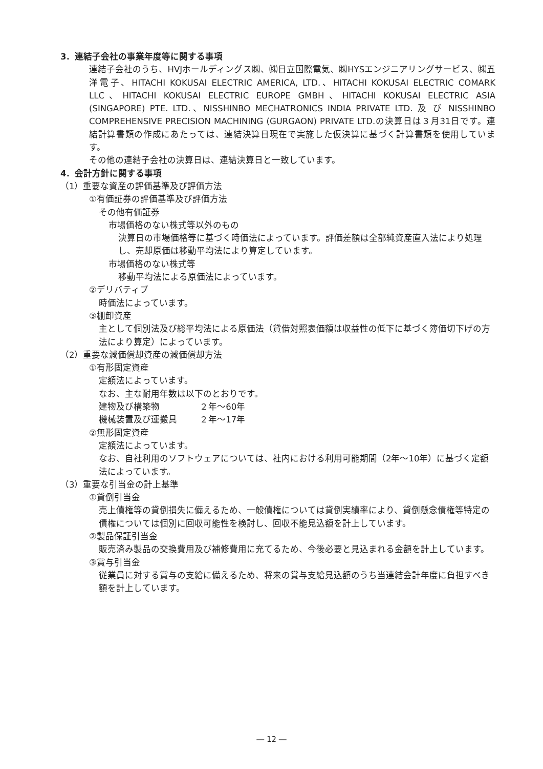3．連結子会社の事業年度等に関する事項
連結子会社のうち、HVJホールディングス㈱、㈱日立国際電気、㈱HYSエンジニアリングサービス、㈱五洋電子、HITACHI KOKUSAI ELECTRIC AMERICA, LTD.、HITACHI KOKUSAI ELECTRIC COMARK LLC、HITACHI KOKUSAI ELECTRIC EUROPE GMBH、HITACHI KOKUSAI ELECTRIC ASIA (SINGAPORE) PTE. LTD.、NISSHINBO MECHATRONICS INDIA PRIVATE LTD. 及 び NISSHINBO COMPREHENSIVE PRECISION MACHINING (GURGAON) PRIVATE LTD.の決算日は３月31日です。連結計算書類の作成にあたっては、連結決算日現在で実施した仮決算に基づく計算書類を使用しています。
その他の連結子会社の決算日は、連結決算日と一致しています。
4．会計方針に関する事項
（1）重要な資産の評価基準及び評価方法
①有価証券の評価基準及び評価方法
その他有価証券
市場価格のない株式等以外のもの
決算日の市場価格等に基づく時価法によっています。評価差額は全部純資産直入法により処理し、売却原価は移動平均法により算定しています。
市場価格のない株式等
移動平均法による原価法によっています。
②デリバティブ
時価法によっています。
③棚卸資産
主として個別法及び総平均法による原価法（貸借対照表価額は収益性の低下に基づく簿価切下げの方法により算定）によっています。
（2）重要な減価償却資産の減価償却方法
①有形固定資産
定額法によっています。
なお、主な耐用年数は以下のとおりです。
建物及び構築物 ２年～60年
機械装置及び運搬具 ２年～17年
②無形固定資産
定額法によっています。
なお、自社利用のソフトウェアについては、社内における利用可能期間（2年～10年）に基づく定額法によっています。
（3）重要な引当金の計上基準
①貸倒引当金
売上債権等の貸倒損失に備えるため、一般債権については貸倒実績率により、貸倒懸念債権等特定の債権については個別に回収可能性を検討し、回収不能見込額を計上しています。
②製品保証引当金
販売済み製品の交換費用及び補修費用に充てるため、今後必要と見込まれる金額を計上しています。
③賞与引当金
従業員に対する賞与の支給に備えるため、将来の賞与支給見込額のうち当連結会計年度に負担すべき額を計上しています。
― 12 ―